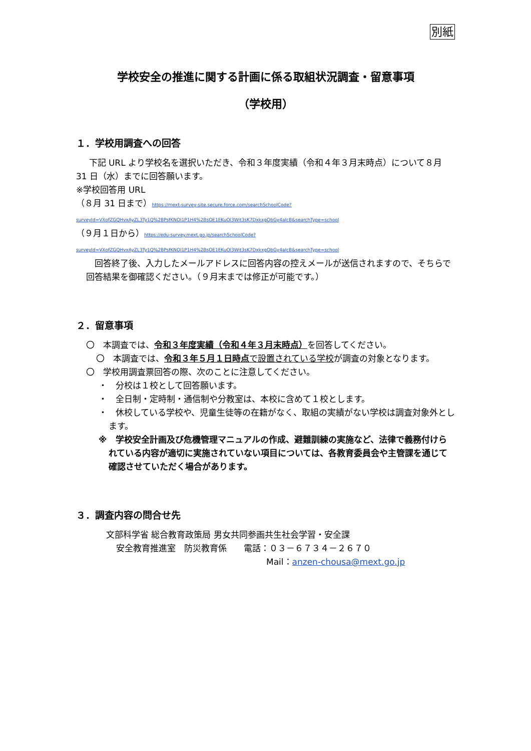別紙
学校安全の推進に関する計画に係る取組状況調査・留意事項
（学校用）
１．学校用調査への回答
下記 URL より学校名を選択いただき、令和３年度実績（令和４年３月末時点）について８月 31 日（水）までに回答願います。
※学校回答用 URL
（８月 31 日まで）https://mext-survey-site.secure.force.com/searchSchoolCode?surveyId=VXofZGQHvxAyZL3Ty1Q%2BPsfKNOl1P1H4%2BsOE1EKuOl3Wit3sK7DxkxgObGy4aIcB&searchType=school
（９月１日から）https://edu-survey.mext.go.jp/searchSchoolCode?surveyId=VXofZGQHvxAyZL3Ty1Q%2BPsfKNOl1P1H4%2BsOE1EKuOl3Wit3sK7DxkxgObGy4aIcB&searchType=school
回答終了後、入力したメールアドレスに回答内容の控えメールが送信されますので、そちらで回答結果を御確認ください。（９月末までは修正が可能です。）
２．留意事項
〇　本調査では、令和３年度実績（令和４年３月末時点）を回答してください。
〇　本調査では、令和３年５月１日時点 で設置されている学校が調査の対象となります。
〇　学校用調査票回答の際、次のことに注意してください。
・　分校は１校として回答願います。
・　全日制・定時制・通信制や分教室は、本校に含めて１校とします。
・　休校している学校や、児童生徒等の在籍がなく、取組の実績がない学校は調査対象外とします。
※　学校安全計画及び危機管理マニュアルの作成、避難訓練の実施など、法律で義務付けられている内容が適切に実施されていない項目については、各教育委員会や主管課を通じて確認させていただく場合があります。
３．調査内容の問合せ先
文部科学省 総合教育政策局 男女共同参画共生社会学習・安全課
安全教育推進室　防災教育係　　電話：０３－６７３４－２６７０
Mail：anzen-chousa@mext.go.jp